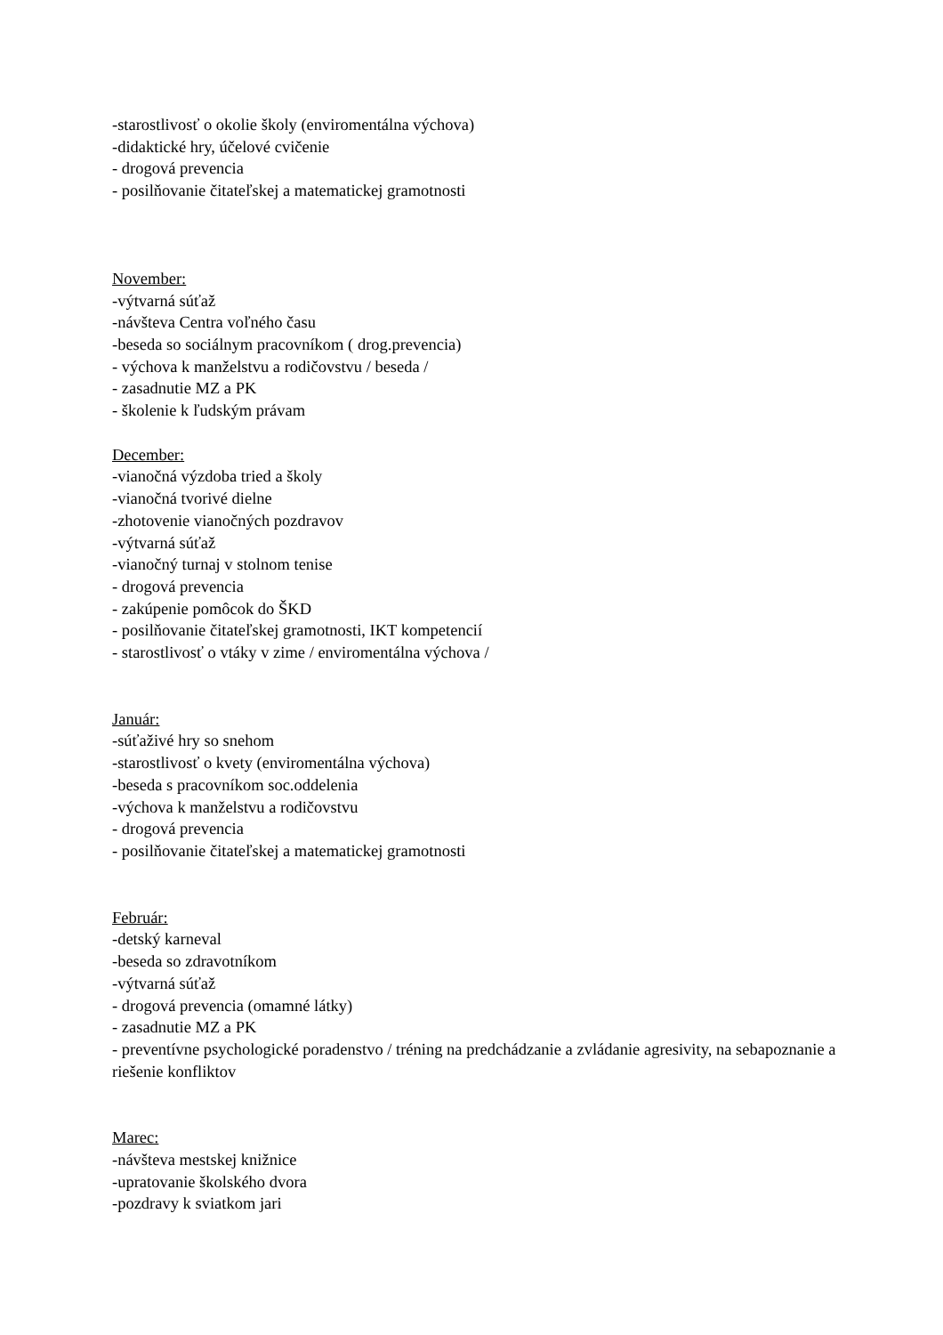-starostlivosť o okolie školy (enviromentálna výchova)
-didaktické hry, účelové cvičenie
- drogová prevencia
- posilňovanie čitateľskej a matematickej gramotnosti
November:
-výtvarná súťaž
-návšteva Centra voľného času
-beseda so sociálnym pracovníkom ( drog.prevencia)
- výchova k manželstvu a rodičovstvu / beseda /
- zasadnutie MZ a PK
- školenie k ľudským právam
December:
-vianočná výzdoba tried a školy
-vianočná tvorivé dielne
-zhotovenie vianočných pozdravov
-výtvarná súťaž
-vianočný turnaj v stolnom tenise
- drogová prevencia
- zakúpenie pomôcok do ŠKD
- posilňovanie čitateľskej gramotnosti, IKT kompetencií
- starostlivosť o vtáky v zime / enviromentálna výchova /
Január:
-súťaživé hry so snehom
-starostlivosť o kvety (enviromentálna výchova)
-beseda s pracovníkom soc.oddelenia
-výchova k manželstvu a rodičovstvu
- drogová prevencia
- posilňovanie čitateľskej a matematickej gramotnosti
Február:
-detský karneval
-beseda so zdravotníkom
-výtvarná súťaž
- drogová prevencia (omamné látky)
- zasadnutie MZ a PK
- preventívne psychologické poradenstvo / tréning na predchádzanie a zvládanie agresivity, na sebapoznanie a riešenie konfliktov
Marec:
-návšteva mestskej knižnice
-upratovanie školského dvora
-pozdravy k sviatkom jari